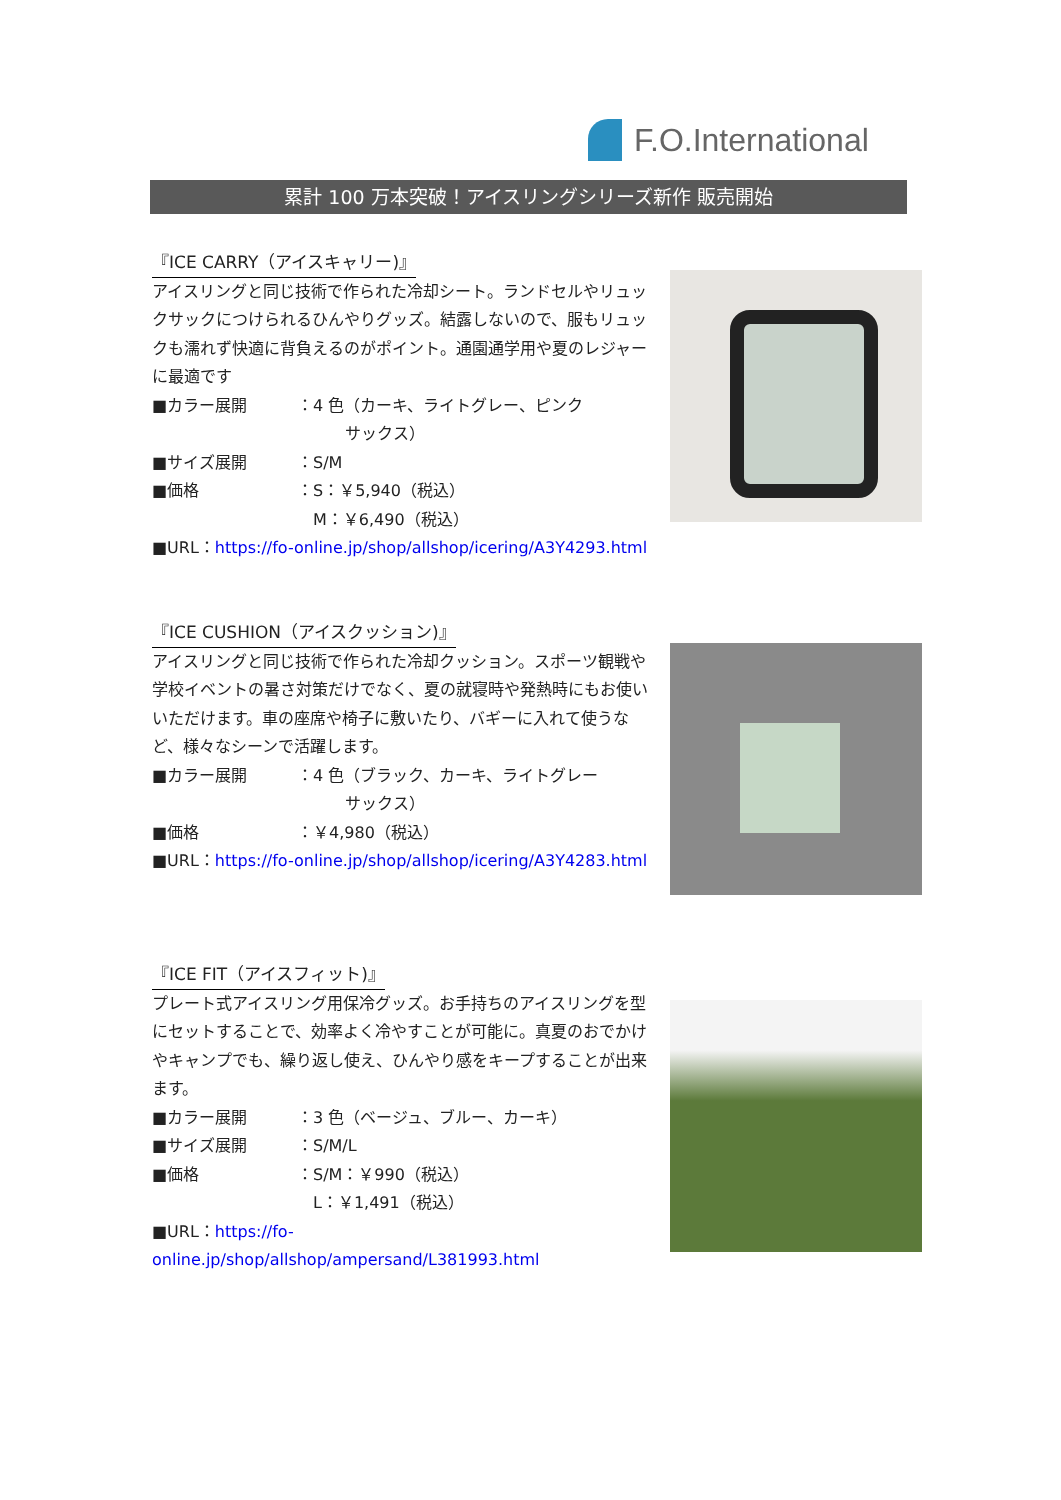F.O.International
累計 100 万本突破！アイスリングシリーズ新作 販売開始
『ICE CARRY（アイスキャリー)』
アイスリングと同じ技術で作られた冷却シート。ランドセルやリュックサックにつけられるひんやりグッズ。結露しないので、服もリュックも濡れず快適に背負えるのがポイント。通園通学用や夏のレジャーに最適です
■カラー展開 ：4 色（カーキ、ライトグレー、ピンク
　　　サックス）
■サイズ展開 ：S/M
■価格 ：S：￥5,940（税込）
　M：￥6,490（税込）
■URL：https://fo-online.jp/shop/allshop/icering/A3Y4293.html
『ICE CUSHION（アイスクッション)』
アイスリングと同じ技術で作られた冷却クッション。スポーツ観戦や学校イベントの暑さ対策だけでなく、夏の就寝時や発熱時にもお使いいただけます。車の座席や椅子に敷いたり、バギーに入れて使うなど、様々なシーンで活躍します。
■カラー展開 ：4 色（ブラック、カーキ、ライトグレー
　　　サックス）
■価格 ：￥4,980（税込）
■URL：https://fo-online.jp/shop/allshop/icering/A3Y4283.html
『ICE FIT（アイスフィット)』
プレート式アイスリング用保冷グッズ。お手持ちのアイスリングを型にセットすることで、効率よく冷やすことが可能に。真夏のおでかけやキャンプでも、繰り返し使え、ひんやり感をキープすることが出来ます。
■カラー展開 ：3 色（ベージュ、ブルー、カーキ）
■サイズ展開 ：S/M/L
■価格 ：S/M：￥990（税込）
　L：￥1,491（税込）
■URL：https://fo-online.jp/shop/allshop/ampersand/L381993.html